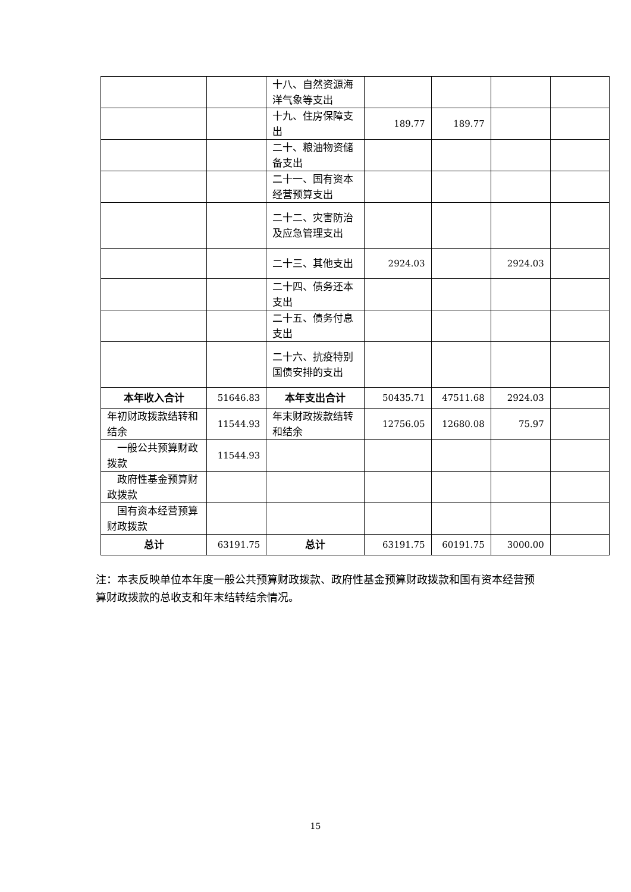| | | 十八、自然资源海洋气象等支出 | | | | |
| | | 十九、住房保障支出 | 189.77 | 189.77 | | |
| | | 二十、粮油物资储备支出 | | | | |
| | | 二十一、国有资本经营预算支出 | | | | |
| | | 二十二、灾害防治及应急管理支出 | | | | |
| | | 二十三、其他支出 | 2924.03 | | 2924.03 | |
| | | 二十四、债务还本支出 | | | | |
| | | 二十五、债务付息支出 | | | | |
| | | 二十六、抗疫特别国债安排的支出 | | | | |
| 本年收入合计 | 51646.83 | 本年支出合计 | 50435.71 | 47511.68 | 2924.03 | |
| 年初财政拨款结转和结余 | 11544.93 | 年末财政拨款结转和结余 | 12756.05 | 12680.08 | 75.97 | |
| 一般公共预算财政拨款 | 11544.93 | | | | | |
| 政府性基金预算财政拨款 | | | | | | |
| 国有资本经营预算财政拨款 | | | | | | |
| 总计 | 63191.75 | 总计 | 63191.75 | 60191.75 | 3000.00 | |
注：本表反映单位本年度一般公共预算财政拨款、政府性基金预算财政拨款和国有资本经营预算财政拨款的总收支和年末结转结余情况。
15